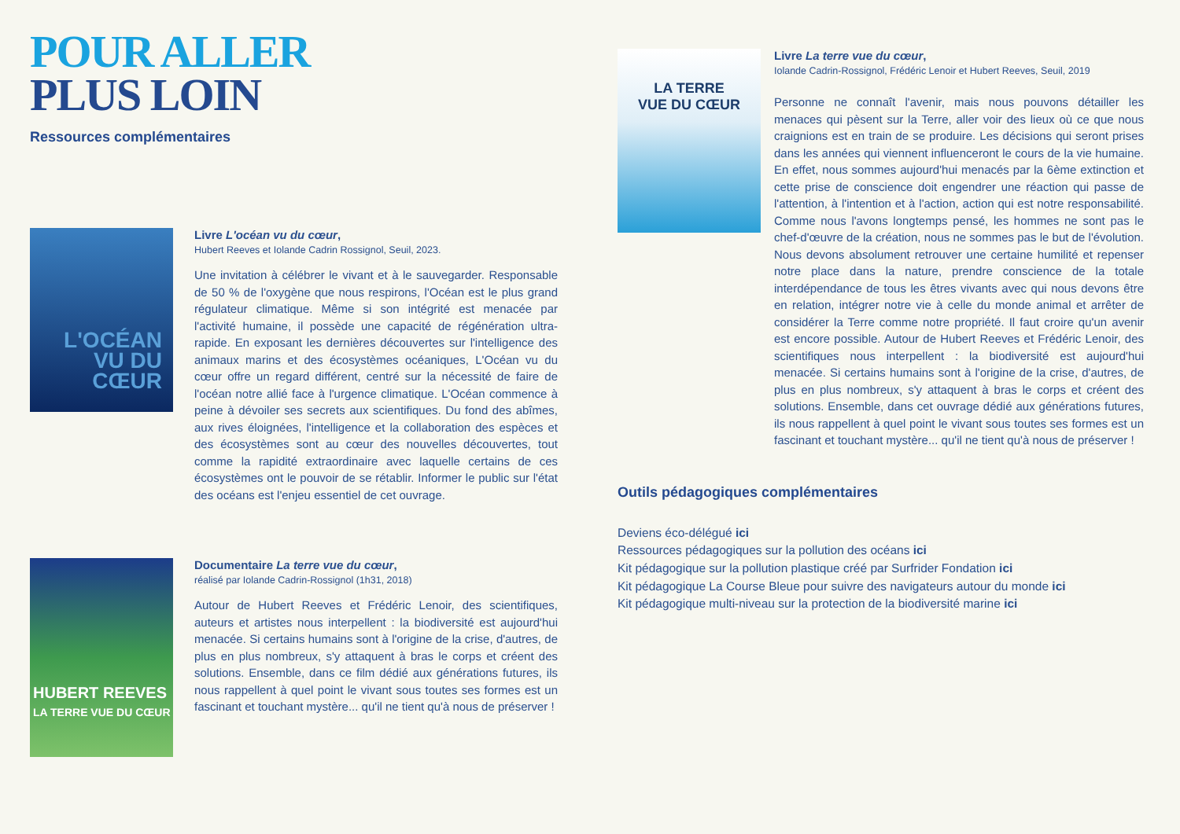POUR ALLER
PLUS LOIN
Ressources complémentaires
L'OCÉAN
VU DU
CŒUR
Livre L'océan vu du cœur,
Hubert Reeves et Iolande Cadrin Rossignol, Seuil, 2023.
Une invitation à célébrer le vivant et à le sauvegarder. Responsable de 50 % de l'oxygène que nous respirons, l'Océan est le plus grand régulateur climatique. Même si son intégrité est menacée par l'activité humaine, il possède une capacité de régénération ultra-rapide. En exposant les dernières découvertes sur l'intelligence des animaux marins et des écosystèmes océaniques, L'Océan vu du cœur offre un regard différent, centré sur la nécessité de faire de l'océan notre allié face à l'urgence climatique. L'Océan commence à peine à dévoiler ses secrets aux scientifiques. Du fond des abîmes, aux rives éloignées, l'intelligence et la collaboration des espèces et des écosystèmes sont au cœur des nouvelles découvertes, tout comme la rapidité extraordinaire avec laquelle certains de ces écosystèmes ont le pouvoir de se rétablir. Informer le public sur l'état des océans est l'enjeu essentiel de cet ouvrage.
HUBERT REEVES
LA TERRE VUE DU CŒUR
Documentaire La terre vue du cœur,
réalisé par Iolande Cadrin-Rossignol (1h31, 2018)
Autour de Hubert Reeves et Frédéric Lenoir, des scientifiques, auteurs et artistes nous interpellent : la biodiversité est aujourd'hui menacée. Si certains humains sont à l'origine de la crise, d'autres, de plus en plus nombreux, s'y attaquent à bras le corps et créent des solutions. Ensemble, dans ce film dédié aux générations futures, ils nous rappellent à quel point le vivant sous toutes ses formes est un fascinant et touchant mystère... qu'il ne tient qu'à nous de préserver !
LA TERRE
VUE DU CŒUR
Livre La terre vue du cœur,
Iolande Cadrin-Rossignol, Frédéric Lenoir et Hubert Reeves, Seuil, 2019
Personne ne connaît l'avenir, mais nous pouvons détailler les menaces qui pèsent sur la Terre, aller voir des lieux où ce que nous craignions est en train de se produire. Les décisions qui seront prises dans les années qui viennent influenceront le cours de la vie humaine. En effet, nous sommes aujourd'hui menacés par la 6ème extinction et cette prise de conscience doit engendrer une réaction qui passe de l'attention, à l'intention et à l'action, action qui est notre responsabilité. Comme nous l'avons longtemps pensé, les hommes ne sont pas le chef-d'œuvre de la création, nous ne sommes pas le but de l'évolution. Nous devons absolument retrouver une certaine humilité et repenser notre place dans la nature, prendre conscience de la totale interdépendance de tous les êtres vivants avec qui nous devons être en relation, intégrer notre vie à celle du monde animal et arrêter de considérer la Terre comme notre propriété. Il faut croire qu'un avenir est encore possible. Autour de Hubert Reeves et Frédéric Lenoir, des scientifiques nous interpellent : la biodiversité est aujourd'hui menacée. Si certains humains sont à l'origine de la crise, d'autres, de plus en plus nombreux, s'y attaquent à bras le corps et créent des solutions. Ensemble, dans cet ouvrage dédié aux générations futures, ils nous rappellent à quel point le vivant sous toutes ses formes est un fascinant et touchant mystère... qu'il ne tient qu'à nous de préserver !
Outils pédagogiques complémentaires
Deviens éco-délégué ici
Ressources pédagogiques sur la pollution des océans ici
Kit pédagogique sur la pollution plastique créé par Surfrider Fondation ici
Kit pédagogique La Course Bleue pour suivre des navigateurs autour du monde ici
Kit pédagogique multi-niveau sur la protection de la biodiversité marine ici